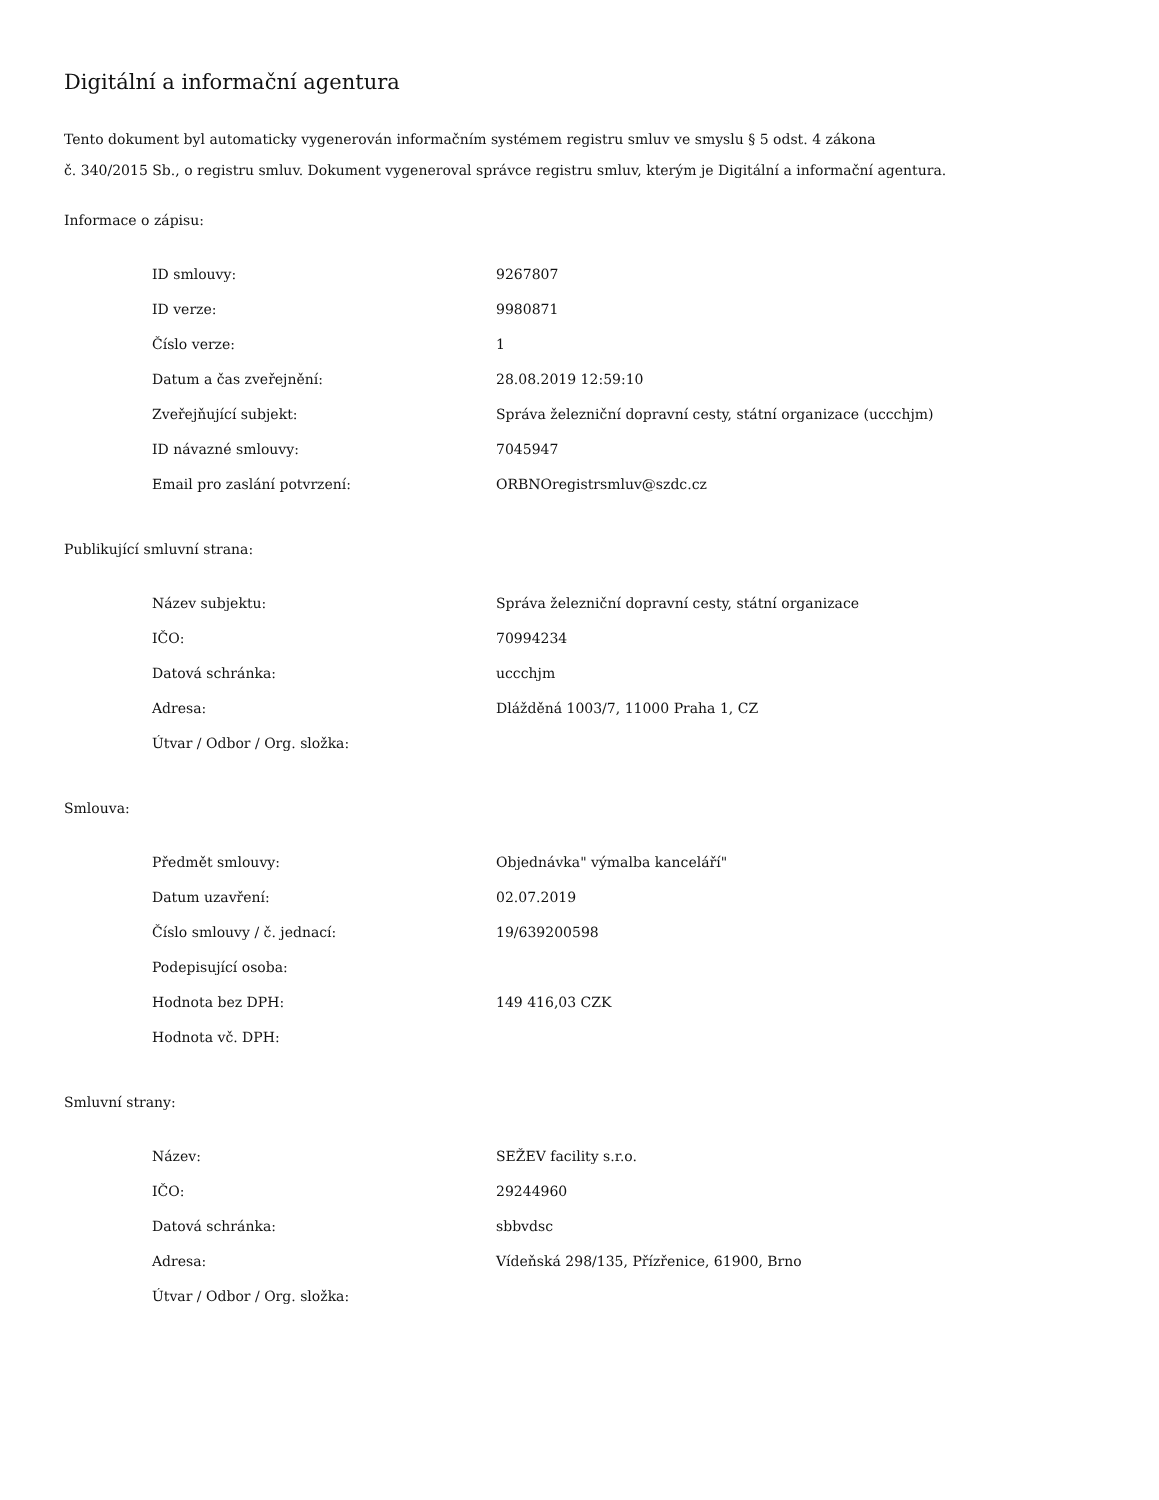Digitální a informační agentura
Tento dokument byl automaticky vygenerován informačním systémem registru smluv ve smyslu § 5 odst. 4 zákona
č. 340/2015 Sb., o registru smluv. Dokument vygeneroval správce registru smluv, kterým je Digitální a informační agentura.
Informace o zápisu:
| ID smlouvy: | 9267807 |
| ID verze: | 9980871 |
| Číslo verze: | 1 |
| Datum a čas zveřejnění: | 28.08.2019 12:59:10 |
| Zveřejňující subjekt: | Správa železniční dopravní cesty, státní organizace (uccchjm) |
| ID návazné smlouvy: | 7045947 |
| Email pro zaslání potvrzení: | ORBNOregistrsmluv@szdc.cz |
Publikující smluvní strana:
| Název subjektu: | Správa železniční dopravní cesty, státní organizace |
| IČO: | 70994234 |
| Datová schránka: | uccchjm |
| Adresa: | Dlážděná 1003/7, 11000 Praha 1, CZ |
| Útvar / Odbor / Org. složka: | |
Smlouva:
| Předmět smlouvy: | Objednávka" výmalba kanceláří" |
| Datum uzavření: | 02.07.2019 |
| Číslo smlouvy / č. jednací: | 19/639200598 |
| Podepisující osoba: | |
| Hodnota bez DPH: | 149 416,03 CZK |
| Hodnota vč. DPH: | |
Smluvní strany:
| Název: | SEŽEV facility s.r.o. |
| IČO: | 29244960 |
| Datová schránka: | sbbvdsc |
| Adresa: | Vídeňská 298/135, Přízřenice, 61900, Brno |
| Útvar / Odbor / Org. složka: | |